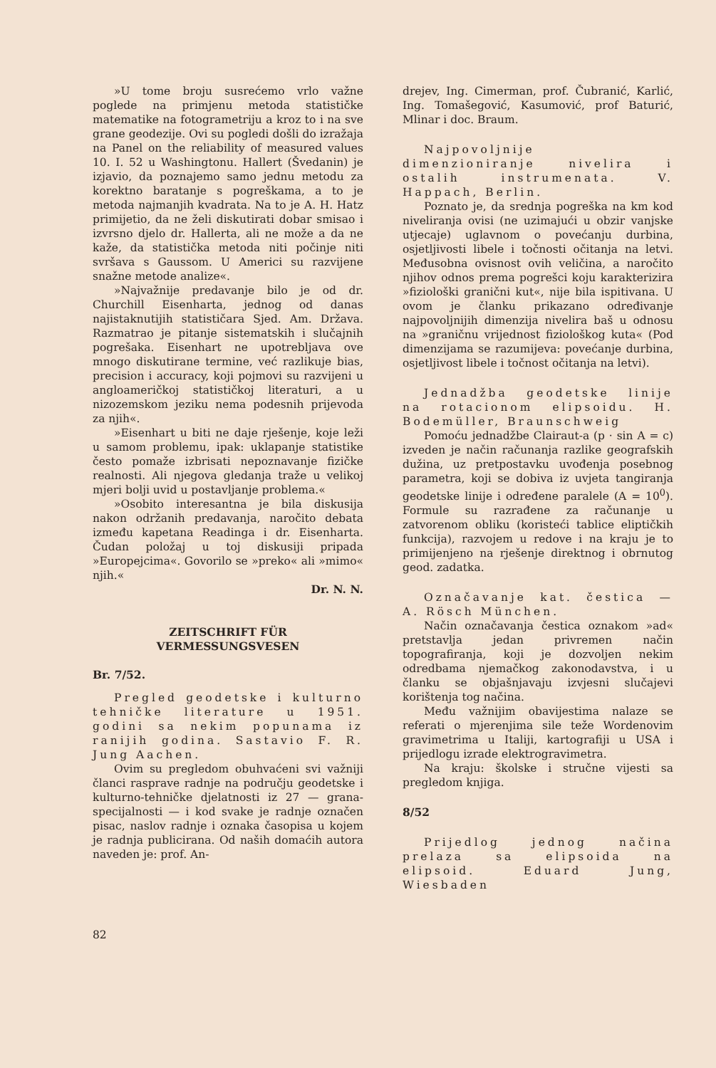»U tome broju susrećemo vrlo važne poglede na primjenu metoda statističke matematike na fotogrametriju a kroz to i na sve grane geodezije. Ovi su pogledi došli do izražaja na Panel on the reliability of measured values 10. I. 52 u Washingtonu. Hallert (Švedanin) je izjavio, da poznajemo samo jednu metodu za korektno baratanje s pogreškama, a to je metoda najmanjih kvadrata. Na to je A. H. Hatz primijetio, da ne želi diskutirati dobar smisao i izvrsno djelo dr. Hallerta, ali ne može a da ne kaže, da statistička metoda niti počinje niti svršava s Gaussom. U Americi su razvijene snažne metode analize«.
»Najvažnije predavanje bilo je od dr. Churchill Eisenharta, jednog od danas najistaknutijih statističara Sjed. Am. Država. Razmatrao je pitanje sistematskih i slučajnih pogrešaka. Eisenhart ne upotrebljava ove mnogo diskutirane termine, već razlikuje bias, precision i accuracy, koji pojmovi su razvijeni u angloameričkoj statističkoj literaturi, a u nizozemskom jeziku nema podesnih prijevoda za njih«.
»Eisenhart u biti ne daje rješenje, koje leži u samom problemu, ipak: uklapanje statistike često pomaže izbrisati nepoznavanje fizičke realnosti. Ali njegova gledanja traže u velikoj mjeri bolji uvid u postavljanje problema.«
»Osobito interesantna je bila diskusija nakon održanih predavanja, naročito debata između kapetana Readinga i dr. Eisenharta. Čudan položaj u toj diskusiji pripada »Europejcima«. Govorilo se »preko« ali »mimo« njih.«
Dr. N. N.
ZEITSCHRIFT FÜR
VERMESSUNGSVESEN
Br. 7/52.
Pregled geodetske i kulturno tehničke literature u 1951. godini sa nekim popunama iz ranijih godina. Sastavio F. R. Jung Aachen.
Ovim su pregledom obuhvaćeni svi važniji članci rasprave radnje na području geodetske i kulturno-tehničke djelatnosti iz 27 — grana-specijalnosti — i kod svake je radnje označen pisac, naslov radnje i oznaka časopisa u kojem je radnja publicirana. Od naših domaćih autora naveden je: prof. An-
drejev, Ing. Cimerman, prof. Čubranić, Karlić, Ing. Tomašegović, Kasumović, prof Baturić, Mlinar i doc. Braum.
Najpovoljnije dimenzioniranje nivelira i ostalih instrumenata. V. Happach, Berlin.
Poznato je, da srednja pogreška na km kod niveliranja ovisi (ne uzimajući u obzir vanjske utjecaje) uglavnom o povećanju durbina, osjetljivosti libele i točnosti očitanja na letvi. Međusobna ovisnost ovih veličina, a naročito njihov odnos prema pogrešci koju karakterizira »fiziološki granični kut«, nije bila ispitivana. U ovom je članku prikazano određivanje najpovoljnijih dimenzija nivelira baš u odnosu na »graničnu vrijednost fiziološkog kuta« (Pod dimenzijama se razumijeva: povećanje durbina, osjetljivost libele i točnost očitanja na letvi).
Jednadžba geodetske linije na rotacionom elipsoidu. H. Bodemüller, Braunschweig
Pomoću jednadžbe Clairaut-a (p · sin A = c) izveden je način računanja razlike geografskih dužina, uz pretpostavku uvođenja posebnog parametra, koji se dobiva iz uvjeta tangiranja geodetske linije i određene paralele (A = 10<sup>0</sup>). Formule su razrađene za računanje u zatvorenom obliku (koristeći tablice eliptičkih funkcija), razvojem u redove i na kraju je to primijenjeno na rješenje direktnog i obrnutog geod. zadatka.
Označavanje kat. čestica — A. Rösch München.
Način označavanja čestica oznakom »ad« pretstavlja jedan privremen način topografiranja, koji je dozvoljen nekim odredbama njemačkog zakonodavstva, i u članku se objašnjavaju izvjesni slučajevi korištenja tog načina.
Među važnijim obavijestima nalaze se referati o mjerenjima sile teže Wordenovim gravimetrima u Italiji, kartografiji u USA i prijedlogu izrade elektrogravimetra.
Na kraju: školske i stručne vijesti sa pregledom knjiga.
8/52
Prijedlog jednog načina prelaza sa elipsoida na elipsoid. Eduard Jung, Wiesbaden
82